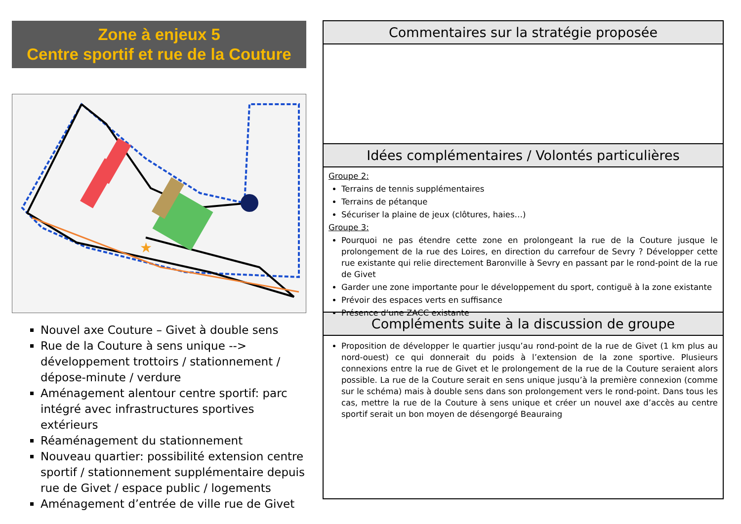Zone à enjeux 5
Centre sportif et rue de la Couture
★
Nouvel axe Couture – Givet à double sens
Rue de la Couture à sens unique --> développement trottoirs / stationnement / dépose-minute / verdure
Aménagement alentour centre sportif: parc intégré avec infrastructures sportives extérieurs
Réaménagement du stationnement
Nouveau quartier: possibilité extension centre sportif / stationnement supplémentaire depuis rue de Givet / espace public / logements
Aménagement d’entrée de ville rue de Givet
Commentaires sur la stratégie proposée
Idées complémentaires / Volontés particulières
Groupe 2:
Terrains de tennis supplémentaires
Terrains de pétanque
Sécuriser la plaine de jeux (clôtures, haies…)
Groupe 3:
Pourquoi ne pas étendre cette zone en prolongeant la rue de la Couture jusque le prolongement de la rue des Loires, en direction du carrefour de Sevry ? Développer cette rue existante qui relie directement Baronville à Sevry en passant par le rond-point de la rue de Givet
Garder une zone importante pour le développement du sport, contiguë à la zone existante
Prévoir des espaces verts en suffisance
Présence d’une ZACC existante
Compléments suite à la discussion de groupe
Proposition de développer le quartier jusqu’au rond-point de la rue de Givet (1 km plus au nord-ouest) ce qui donnerait du poids à l’extension de la zone sportive. Plusieurs connexions entre la rue de Givet et le prolongement de la rue de la Couture seraient alors possible. La rue de la Couture serait en sens unique jusqu’à la première connexion (comme sur le schéma) mais à double sens dans son prolongement vers le rond-point. Dans tous les cas, mettre la rue de la Couture à sens unique et créer un nouvel axe d’accès au centre sportif serait un bon moyen de désengorgé Beauraing